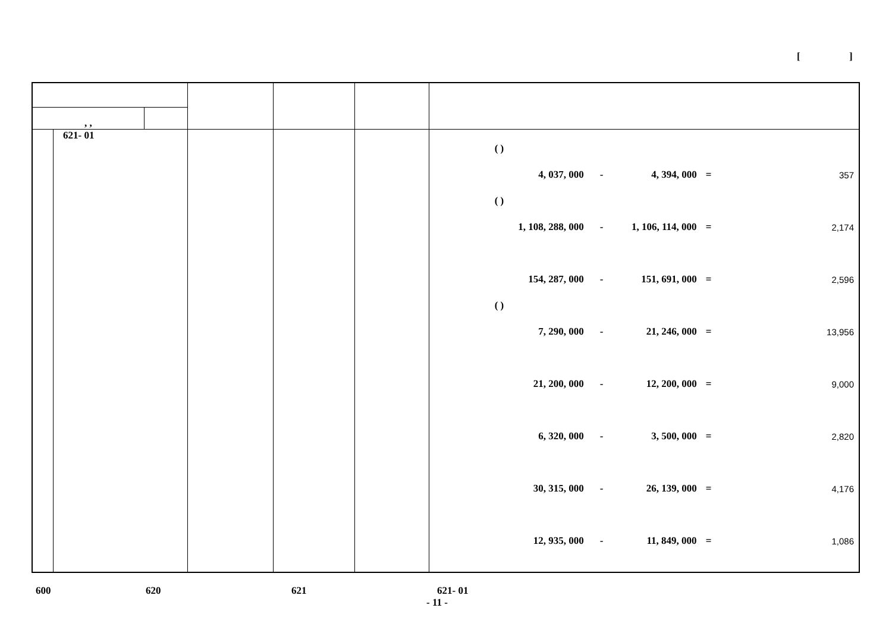[]
| , , | | | | | | |
| | 621- 01 | | | | | ( ) 4, 037, 000 - 4, 394, 000 = 357 ( ) 1, 108, 288, 000 - 1, 106, 114, 000 = 2,174 154, 287, 000 - 151, 691, 000 = 2,596 ( ) 7, 290, 000 - 21, 246, 000 = 13,956 21, 200, 000 - 12, 200, 000 = 9,000 6, 320, 000 - 3, 500, 000 = 2,820 30, 315, 000 - 26, 139, 000 = 4,176 12, 935, 000 - 11, 849, 000 = 1,086 |
600 620 621 621- 01
- 11 -